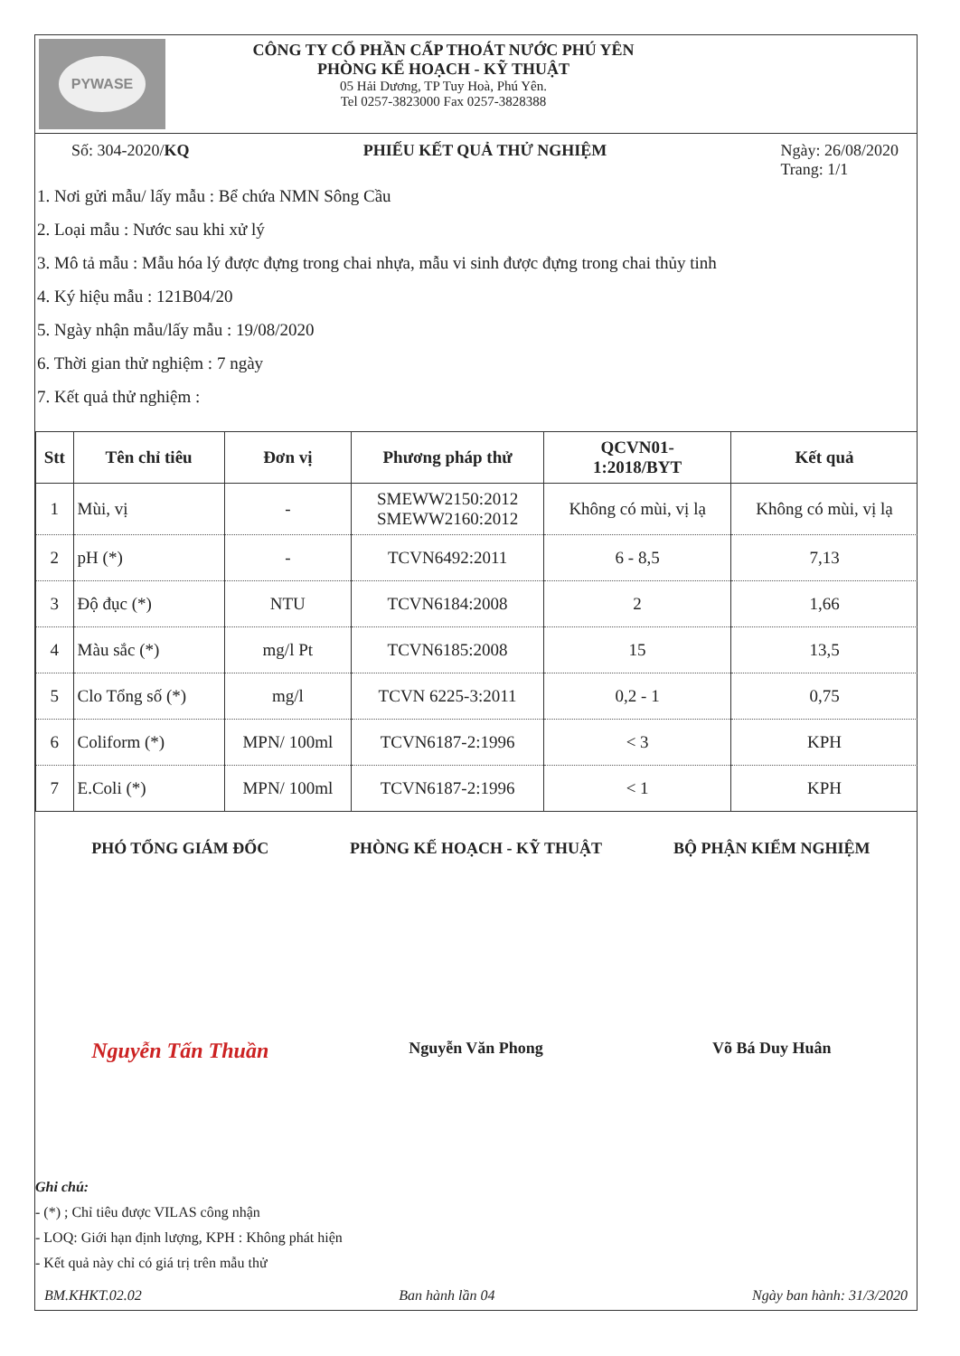PYWASE
CÔNG TY CỔ PHẦN CẤP THOÁT NƯỚC PHÚ YÊN
PHÒNG KẾ HOẠCH - KỸ THUẬT
05 Hải Dương, TP Tuy Hoà, Phú Yên.
Tel 0257-3823000 Fax 0257-3828388
Số: 304-2020/KQ PHIẾU KẾT QUẢ THỬ NGHIỆM Ngày: 26/08/2020
Trang: 1/1
1. Nơi gửi mẫu/ lấy mẫu : Bể chứa NMN Sông Cầu
2. Loại mẫu : Nước sau khi xử lý
3. Mô tả mẫu : Mẫu hóa lý được đựng trong chai nhựa, mẫu vi sinh được đựng trong chai thủy tinh
4. Ký hiệu mẫu : 121B04/20
5. Ngày nhận mẫu/lấy mẫu : 19/08/2020
6. Thời gian thử nghiệm : 7 ngày
7. Kết quả thử nghiệm :
| Stt | Tên chỉ tiêu | Đơn vị | Phương pháp thử | QCVN01- 1:2018/BYT | Kết quả |
| --- | --- | --- | --- | --- | --- |
| 1 | Mùi, vị | - | SMEWW2150:2012 SMEWW2160:2012 | Không có mùi, vị lạ | Không có mùi, vị lạ |
| 2 | pH (*) | - | TCVN6492:2011 | 6 - 8,5 | 7,13 |
| 3 | Độ đục (*) | NTU | TCVN6184:2008 | 2 | 1,66 |
| 4 | Màu sắc (*) | mg/l Pt | TCVN6185:2008 | 15 | 13,5 |
| 5 | Clo Tổng số (*) | mg/l | TCVN 6225-3:2011 | 0,2 - 1 | 0,75 |
| 6 | Coliform (*) | MPN/ 100ml | TCVN6187-2:1996 | < 3 | KPH |
| 7 | E.Coli (*) | MPN/ 100ml | TCVN6187-2:1996 | < 1 | KPH |
PHÓ TỔNG GIÁM ĐỐC
Nguyễn Tấn Thuần
PHÒNG KẾ HOẠCH - KỸ THUẬT
Nguyễn Văn Phong
BỘ PHẬN KIỂM NGHIỆM
Võ Bá Duy Huân
Ghi chú:
- (*) ; Chỉ tiêu được VILAS công nhận
- LOQ: Giới hạn định lượng, KPH : Không phát hiện
- Kết quả này chỉ có giá trị trên mẫu thử
BM.KHKT.02.02 Ban hành lần 04 Ngày ban hành: 31/3/2020